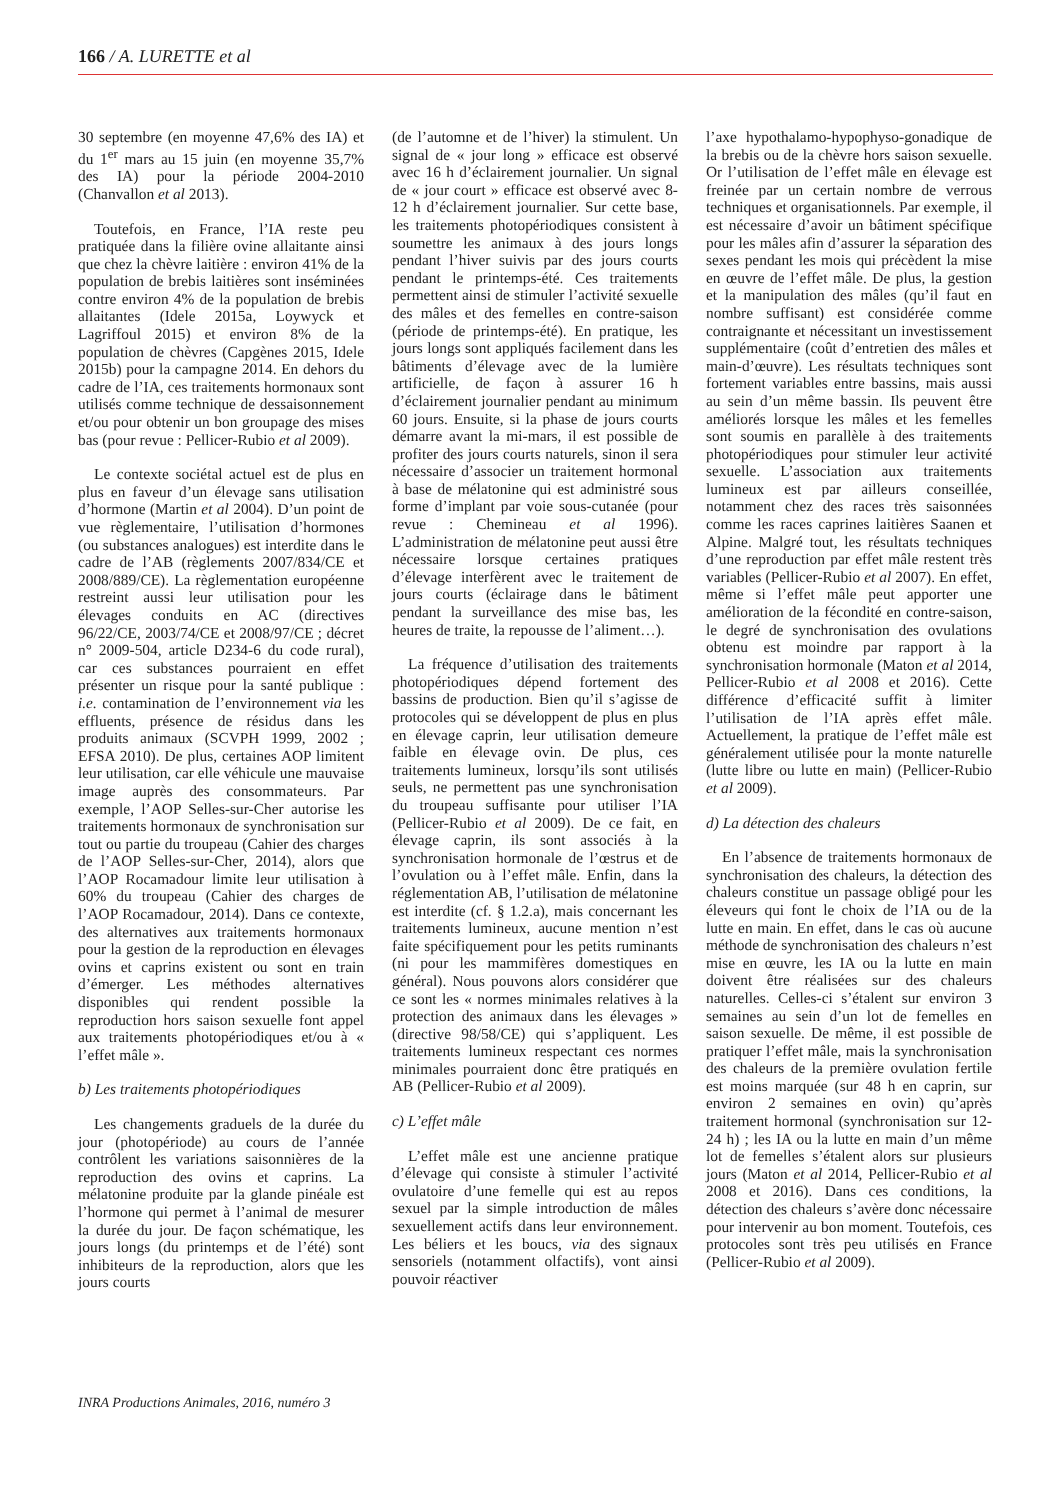166 / A. LURETTE et al
30 septembre (en moyenne 47,6% des IA) et du 1<sup>er</sup> mars au 15 juin (en moyenne 35,7% des IA) pour la période 2004-2010 (Chanvallon et al 2013).
Toutefois, en France, l’IA reste peu pratiquée dans la filière ovine allaitante ainsi que chez la chèvre laitière : environ 41% de la population de brebis laitières sont inséminées contre environ 4% de la population de brebis allaitantes (Idele 2015a, Loywyck et Lagriffoul 2015) et environ 8% de la population de chèvres (Capgènes 2015, Idele 2015b) pour la campagne 2014. En dehors du cadre de l’IA, ces traitements hormonaux sont utilisés comme technique de dessaisonnement et/ou pour obtenir un bon groupage des mises bas (pour revue : Pellicer-Rubio et al 2009).
Le contexte sociétal actuel est de plus en plus en faveur d’un élevage sans utilisation d’hormone (Martin et al 2004). D’un point de vue règlementaire, l’utilisation d’hormones (ou substances analogues) est interdite dans le cadre de l’AB (règlements 2007/834/CE et 2008/889/CE). La règlementation européenne restreint aussi leur utilisation pour les élevages conduits en AC (directives 96/22/CE, 2003/74/CE et 2008/97/CE ; décret n° 2009-504, article D234-6 du code rural), car ces substances pourraient en effet présenter un risque pour la santé publique : i.e. contamination de l’environnement via les effluents, présence de résidus dans les produits animaux (SCVPH 1999, 2002 ; EFSA 2010). De plus, certaines AOP limitent leur utilisation, car elle véhicule une mauvaise image auprès des consommateurs. Par exemple, l’AOP Selles-sur-Cher autorise les traitements hormonaux de synchronisation sur tout ou partie du troupeau (Cahier des charges de l’AOP Selles-sur-Cher, 2014), alors que l’AOP Rocamadour limite leur utilisation à 60% du troupeau (Cahier des charges de l’AOP Rocamadour, 2014). Dans ce contexte, des alternatives aux traitements hormonaux pour la gestion de la reproduction en élevages ovins et caprins existent ou sont en train d’émerger. Les méthodes alternatives disponibles qui rendent possible la reproduction hors saison sexuelle font appel aux traitements photopériodiques et/ou à « l’effet mâle ».
b) Les traitements photopériodiques
Les changements graduels de la durée du jour (photopériode) au cours de l’année contrôlent les variations saisonnières de la reproduction des ovins et caprins. La mélatonine produite par la glande pinéale est l’hormone qui permet à l’animal de mesurer la durée du jour. De façon schématique, les jours longs (du printemps et de l’été) sont inhibiteurs de la reproduction, alors que les jours courts
(de l’automne et de l’hiver) la stimulent. Un signal de « jour long » efficace est observé avec 16 h d’éclairement journalier. Un signal de « jour court » efficace est observé avec 8-12 h d’éclairement journalier. Sur cette base, les traitements photopériodiques consistent à soumettre les animaux à des jours longs pendant l’hiver suivis par des jours courts pendant le printemps-été. Ces traitements permettent ainsi de stimuler l’activité sexuelle des mâles et des femelles en contre-saison (période de printemps-été). En pratique, les jours longs sont appliqués facilement dans les bâtiments d’élevage avec de la lumière artificielle, de façon à assurer 16 h d’éclairement journalier pendant au minimum 60 jours. Ensuite, si la phase de jours courts démarre avant la mi-mars, il est possible de profiter des jours courts naturels, sinon il sera nécessaire d’associer un traitement hormonal à base de mélatonine qui est administré sous forme d’implant par voie sous-cutanée (pour revue : Chemineau et al 1996). L’administration de mélatonine peut aussi être nécessaire lorsque certaines pratiques d’élevage interfèrent avec le traitement de jours courts (éclairage dans le bâtiment pendant la surveillance des mise bas, les heures de traite, la repousse de l’aliment…).
La fréquence d’utilisation des traitements photopériodiques dépend fortement des bassins de production. Bien qu’il s’agisse de protocoles qui se développent de plus en plus en élevage caprin, leur utilisation demeure faible en élevage ovin. De plus, ces traitements lumineux, lorsqu’ils sont utilisés seuls, ne permettent pas une synchronisation du troupeau suffisante pour utiliser l’IA (Pellicer-Rubio et al 2009). De ce fait, en élevage caprin, ils sont associés à la synchronisation hormonale de l’œstrus et de l’ovulation ou à l’effet mâle. Enfin, dans la réglementation AB, l’utilisation de mélatonine est interdite (cf. § 1.2.a), mais concernant les traitements lumineux, aucune mention n’est faite spécifiquement pour les petits ruminants (ni pour les mammifères domestiques en général). Nous pouvons alors considérer que ce sont les « normes minimales relatives à la protection des animaux dans les élevages » (directive 98/58/CE) qui s’appliquent. Les traitements lumineux respectant ces normes minimales pourraient donc être pratiqués en AB (Pellicer-Rubio et al 2009).
c) L’effet mâle
L’effet mâle est une ancienne pratique d’élevage qui consiste à stimuler l’activité ovulatoire d’une femelle qui est au repos sexuel par la simple introduction de mâles sexuellement actifs dans leur environnement. Les béliers et les boucs, via des signaux sensoriels (notamment olfactifs), vont ainsi pouvoir réactiver
l’axe hypothalamo-hypophyso-gonadique de la brebis ou de la chèvre hors saison sexuelle. Or l’utilisation de l’effet mâle en élevage est freinée par un certain nombre de verrous techniques et organisationnels. Par exemple, il est nécessaire d’avoir un bâtiment spécifique pour les mâles afin d’assurer la séparation des sexes pendant les mois qui précèdent la mise en œuvre de l’effet mâle. De plus, la gestion et la manipulation des mâles (qu’il faut en nombre suffisant) est considérée comme contraignante et nécessitant un investissement supplémentaire (coût d’entretien des mâles et main-d’œuvre). Les résultats techniques sont fortement variables entre bassins, mais aussi au sein d’un même bassin. Ils peuvent être améliorés lorsque les mâles et les femelles sont soumis en parallèle à des traitements photopériodiques pour stimuler leur activité sexuelle. L’association aux traitements lumineux est par ailleurs conseillée, notamment chez des races très saisonnées comme les races caprines laitières Saanen et Alpine. Malgré tout, les résultats techniques d’une reproduction par effet mâle restent très variables (Pellicer-Rubio et al 2007). En effet, même si l’effet mâle peut apporter une amélioration de la fécondité en contre-saison, le degré de synchronisation des ovulations obtenu est moindre par rapport à la synchronisation hormonale (Maton et al 2014, Pellicer-Rubio et al 2008 et 2016). Cette différence d’efficacité suffit à limiter l’utilisation de l’IA après effet mâle. Actuellement, la pratique de l’effet mâle est généralement utilisée pour la monte naturelle (lutte libre ou lutte en main) (Pellicer-Rubio et al 2009).
d) La détection des chaleurs
En l’absence de traitements hormonaux de synchronisation des chaleurs, la détection des chaleurs constitue un passage obligé pour les éleveurs qui font le choix de l’IA ou de la lutte en main. En effet, dans le cas où aucune méthode de synchronisation des chaleurs n’est mise en œuvre, les IA ou la lutte en main doivent être réalisées sur des chaleurs naturelles. Celles-ci s’étalent sur environ 3 semaines au sein d’un lot de femelles en saison sexuelle. De même, il est possible de pratiquer l’effet mâle, mais la synchronisation des chaleurs de la première ovulation fertile est moins marquée (sur 48 h en caprin, sur environ 2 semaines en ovin) qu’après traitement hormonal (synchronisation sur 12-24 h) ; les IA ou la lutte en main d’un même lot de femelles s’étalent alors sur plusieurs jours (Maton et al 2014, Pellicer-Rubio et al 2008 et 2016). Dans ces conditions, la détection des chaleurs s’avère donc nécessaire pour intervenir au bon moment. Toutefois, ces protocoles sont très peu utilisés en France (Pellicer-Rubio et al 2009).
INRA Productions Animales, 2016, numéro 3